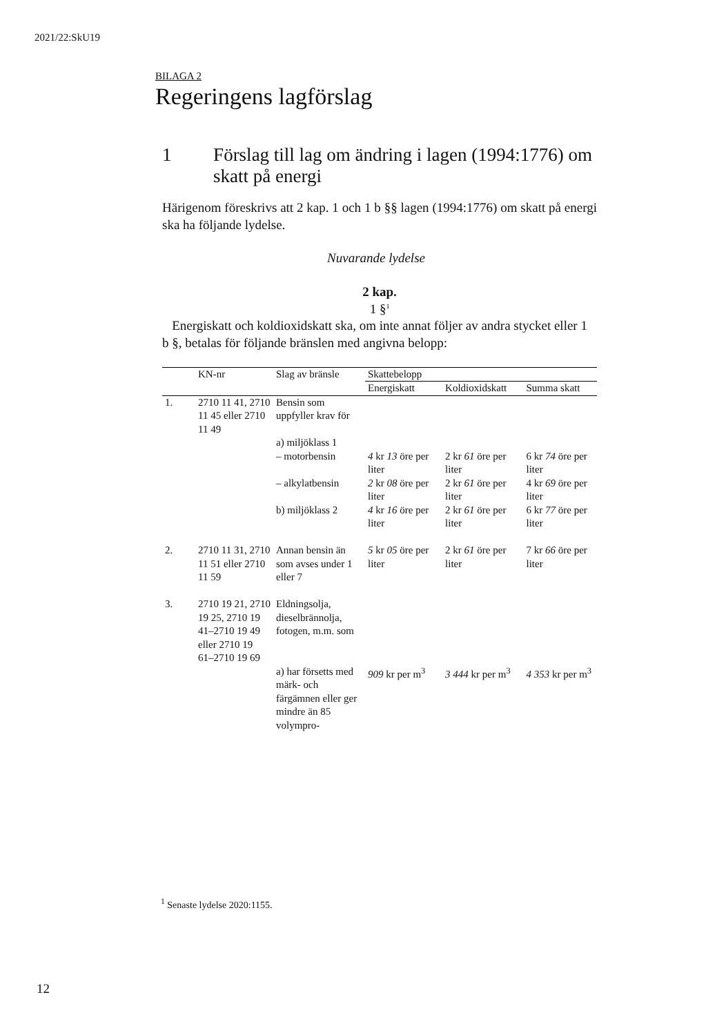2021/22:SkU19
BILAGA 2
Regeringens lagförslag
1 Förslag till lag om ändring i lagen (1994:1776) om skatt på energi
Härigenom föreskrivs att 2 kap. 1 och 1 b §§ lagen (1994:1776) om skatt på energi ska ha följande lydelse.
Nuvarande lydelse
2 kap.
1 §<sup>1</sup>
Energiskatt och koldioxidskatt ska, om inte annat följer av andra stycket eller 1 b §, betalas för följande bränslen med angivna belopp:
| | KN-nr | Slag av bränsle | Skattebelopp | | |
| --- | --- | --- | --- | --- | --- |
| | | | Energiskatt | Koldioxidskatt | Summa skatt |
| 1. | 2710 11 41, 2710 11 45 eller 2710 11 49 | Bensin som uppfyller krav för | | | |
| | | a) miljöklass 1 – motorbensin | 4 kr 13 öre per liter | 2 kr 61 öre per liter | 6 kr 74 öre per liter |
| | | – alkylatbensin | 2 kr 08 öre per liter | 2 kr 61 öre per liter | 4 kr 69 öre per liter |
| | | b) miljöklass 2 | 4 kr 16 öre per liter | 2 kr 61 öre per liter | 6 kr 77 öre per liter |
| 2. | 2710 11 31, 2710 11 51 eller 2710 11 59 | Annan bensin än som avses under 1 eller 7 | 5 kr 05 öre per liter | 2 kr 61 öre per liter | 7 kr 66 öre per liter |
| 3. | 2710 19 21, 2710 19 25, 2710 19 41–2710 19 49 eller 2710 19 61–2710 19 69 | Eldningsolja, dieselbrännolja, fotogen, m.m. som | | | |
| | | a) har försetts med märk- och färgämnen eller ger mindre än 85 volympro- | 909 kr per m<sup>3</sup> | 3 444 kr per m<sup>3</sup> | 4 353 kr per m<sup>3</sup> |
<sup>1</sup> Senaste lydelse 2020:1155.
12